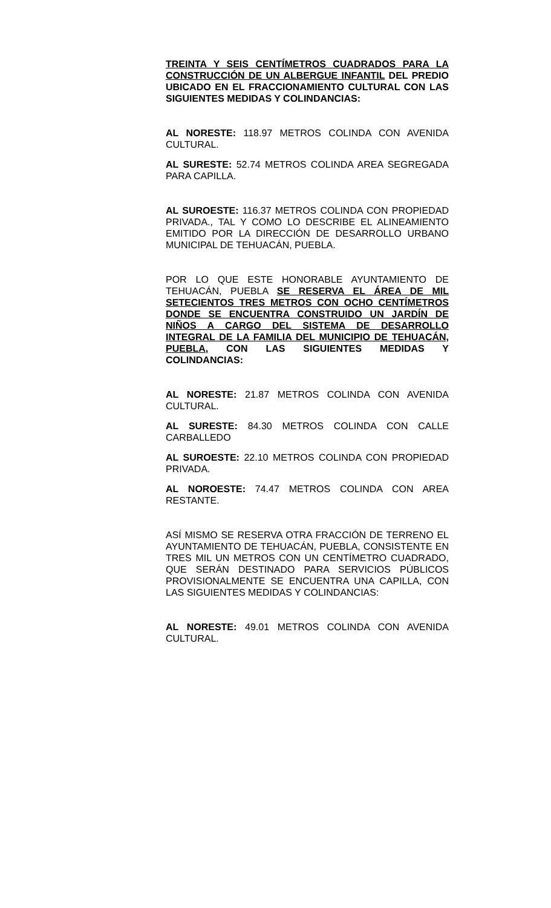TREINTA Y SEIS CENTÍMETROS CUADRADOS PARA LA CONSTRUCCIÓN DE UN ALBERGUE INFANTIL DEL PREDIO UBICADO EN EL FRACCIONAMIENTO CULTURAL CON LAS SIGUIENTES MEDIDAS Y COLINDANCIAS:
AL NORESTE: 118.97 METROS COLINDA CON AVENIDA CULTURAL.
AL SURESTE: 52.74 METROS COLINDA AREA SEGREGADA PARA CAPILLA.
AL SUROESTE: 116.37 METROS COLINDA CON PROPIEDAD PRIVADA., TAL Y COMO LO DESCRIBE EL ALINEAMIENTO EMITIDO POR LA DIRECCIÓN DE DESARROLLO URBANO MUNICIPAL DE TEHUACÁN, PUEBLA.
POR LO QUE ESTE HONORABLE AYUNTAMIENTO DE TEHUACÁN, PUEBLA SE RESERVA EL ÁREA DE MIL SETECIENTOS TRES METROS CON OCHO CENTÍMETROS DONDE SE ENCUENTRA CONSTRUIDO UN JARDÍN DE NIÑOS A CARGO DEL SISTEMA DE DESARROLLO INTEGRAL DE LA FAMILIA DEL MUNICIPIO DE TEHUACÁN, PUEBLA, CON LAS SIGUIENTES MEDIDAS Y COLINDANCIAS:
AL NORESTE: 21.87 METROS COLINDA CON AVENIDA CULTURAL.
AL SURESTE: 84.30 METROS COLINDA CON CALLE CARBALLEDO
AL SUROESTE: 22.10 METROS COLINDA CON PROPIEDAD PRIVADA.
AL NOROESTE: 74.47 METROS COLINDA CON AREA RESTANTE.
ASÍ MISMO SE RESERVA OTRA FRACCIÓN DE TERRENO EL AYUNTAMIENTO DE TEHUACÁN, PUEBLA, CONSISTENTE EN TRES MIL UN METROS CON UN CENTÍMETRO CUADRADO, QUE SERÁN DESTINADO PARA SERVICIOS PÚBLICOS PROVISIONALMENTE SE ENCUENTRA UNA CAPILLA, CON LAS SIGUIENTES MEDIDAS Y COLINDANCIAS:
AL NORESTE: 49.01 METROS COLINDA CON AVENIDA CULTURAL.